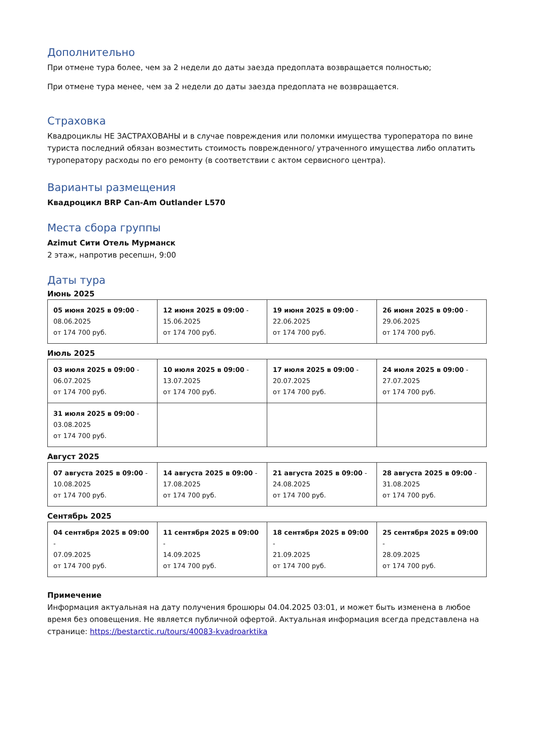Дополнительно
При отмене тура более, чем за 2 недели до даты заезда предоплата возвращается полностью;
При отмене тура менее, чем за 2 недели до даты заезда предоплата не возвращается.
Страховка
Квадроциклы НЕ ЗАСТРАХОВАНЫ и в случае повреждения или поломки имущества туроператора по вине туриста последний обязан возместить стоимость поврежденного/ утраченного имущества либо оплатить туроператору расходы по его ремонту (в соответствии с актом сервисного центра).
Варианты размещения
Квадроцикл BRP Can-Am Outlander L570
Места сбора группы
Azimut Сити Отель Мурманск
2 этаж, напротив ресепшн, 9:00
Даты тура
Июнь 2025
| 05 июня 2025 в 09:00 - 08.06.2025 от 174 700 руб. | 12 июня 2025 в 09:00 - 15.06.2025 от 174 700 руб. | 19 июня 2025 в 09:00 - 22.06.2025 от 174 700 руб. | 26 июня 2025 в 09:00 - 29.06.2025 от 174 700 руб. |
Июль 2025
| 03 июля 2025 в 09:00 - 06.07.2025 от 174 700 руб. | 10 июля 2025 в 09:00 - 13.07.2025 от 174 700 руб. | 17 июля 2025 в 09:00 - 20.07.2025 от 174 700 руб. | 24 июля 2025 в 09:00 - 27.07.2025 от 174 700 руб. |
| 31 июля 2025 в 09:00 - 03.08.2025 от 174 700 руб. | | | |
Август 2025
| 07 августа 2025 в 09:00 - 10.08.2025 от 174 700 руб. | 14 августа 2025 в 09:00 - 17.08.2025 от 174 700 руб. | 21 августа 2025 в 09:00 - 24.08.2025 от 174 700 руб. | 28 августа 2025 в 09:00 - 31.08.2025 от 174 700 руб. |
Сентябрь 2025
| 04 сентября 2025 в 09:00 - 07.09.2025 от 174 700 руб. | 11 сентября 2025 в 09:00 - 14.09.2025 от 174 700 руб. | 18 сентября 2025 в 09:00 - 21.09.2025 от 174 700 руб. | 25 сентября 2025 в 09:00 - 28.09.2025 от 174 700 руб. |
Примечение
Информация актуальная на дату получения брошюры 04.04.2025 03:01, и может быть изменена в любое время без оповещения. Не является публичной офертой. Актуальная информация всегда представлена на странице: https://bestarctic.ru/tours/40083-kvadroarktika